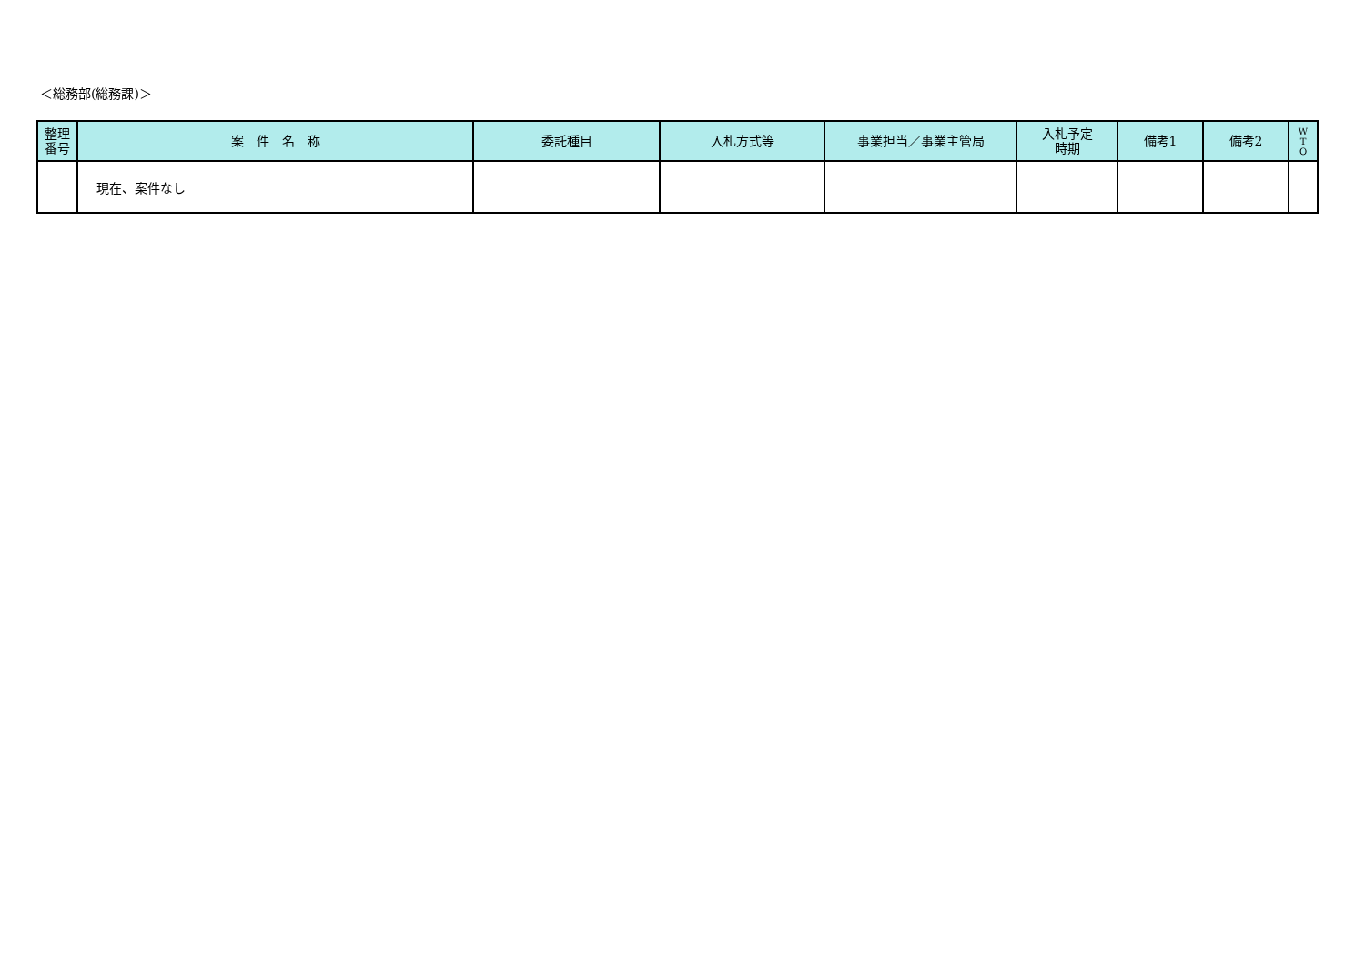＜総務部(総務課)＞
| 整理 番号 | 案 件 名 称 | 委託種目 | 入札方式等 | 事業担当／事業主管局 | 入札予定 時期 | 備考1 | 備考2 | W T O |
| --- | --- | --- | --- | --- | --- | --- | --- | --- |
| | 現在、案件なし | | | | | | | |